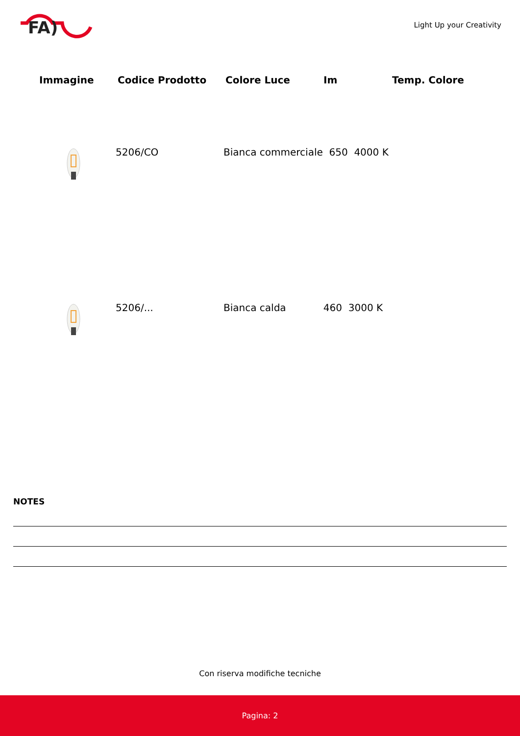FA)
Light Up your Creativity
| Immagine | Codice Prodotto | Colore Luce | Im | Temp. Colore |
| --- | --- | --- | --- | --- |
| | 5206/CO | Bianca commerciale 650 4000 K | | |
| | 5206/... | Bianca calda 460 3000 K | | |
NOTES
Con riserva modifiche tecniche
Pagina: 2